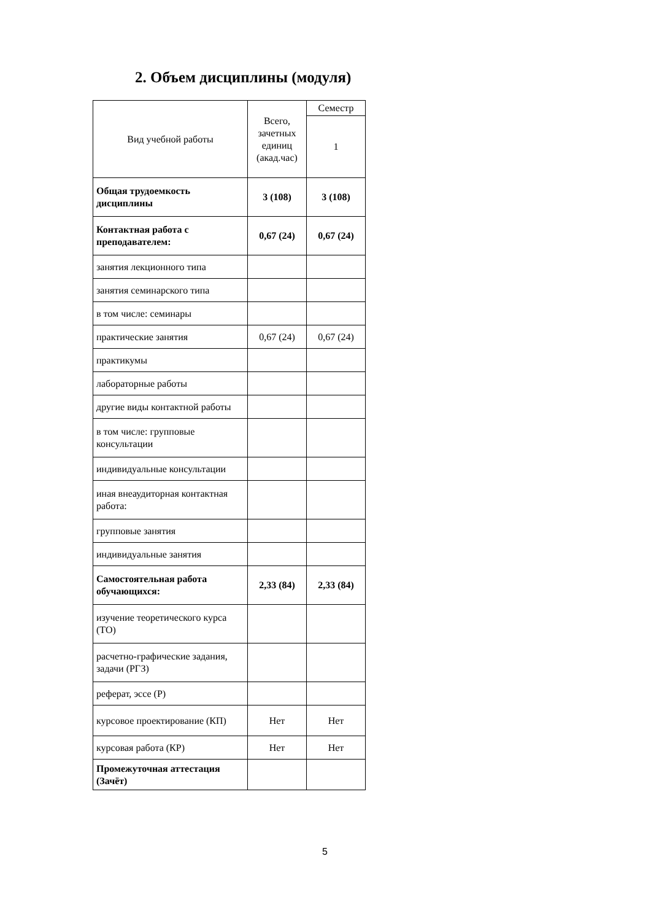2. Объем дисциплины (модуля)
| Вид учебной работы | Всего, зачетных единиц (акад.час) | Семестр |
| --- | --- | --- |
| | | 1 |
| Общая трудоемкость дисциплины | 3 (108) | 3 (108) |
| Контактная работа с преподавателем: | 0,67 (24) | 0,67 (24) |
| занятия лекционного типа | | |
| занятия семинарского типа | | |
| в том числе: семинары | | |
| практические занятия | 0,67 (24) | 0,67 (24) |
| практикумы | | |
| лабораторные работы | | |
| другие виды контактной работы | | |
| в том числе: групповые консультации | | |
| индивидуальные консультации | | |
| иная внеаудиторная контактная работа: | | |
| групповые занятия | | |
| индивидуальные занятия | | |
| Самостоятельная работа обучающихся: | 2,33 (84) | 2,33 (84) |
| изучение теоретического курса (ТО) | | |
| расчетно-графические задания, задачи (РГЗ) | | |
| реферат, эссе (Р) | | |
| курсовое проектирование (КП) | Нет | Нет |
| курсовая работа (КР) | Нет | Нет |
| Промежуточная аттестация (Зачёт) | | |
5